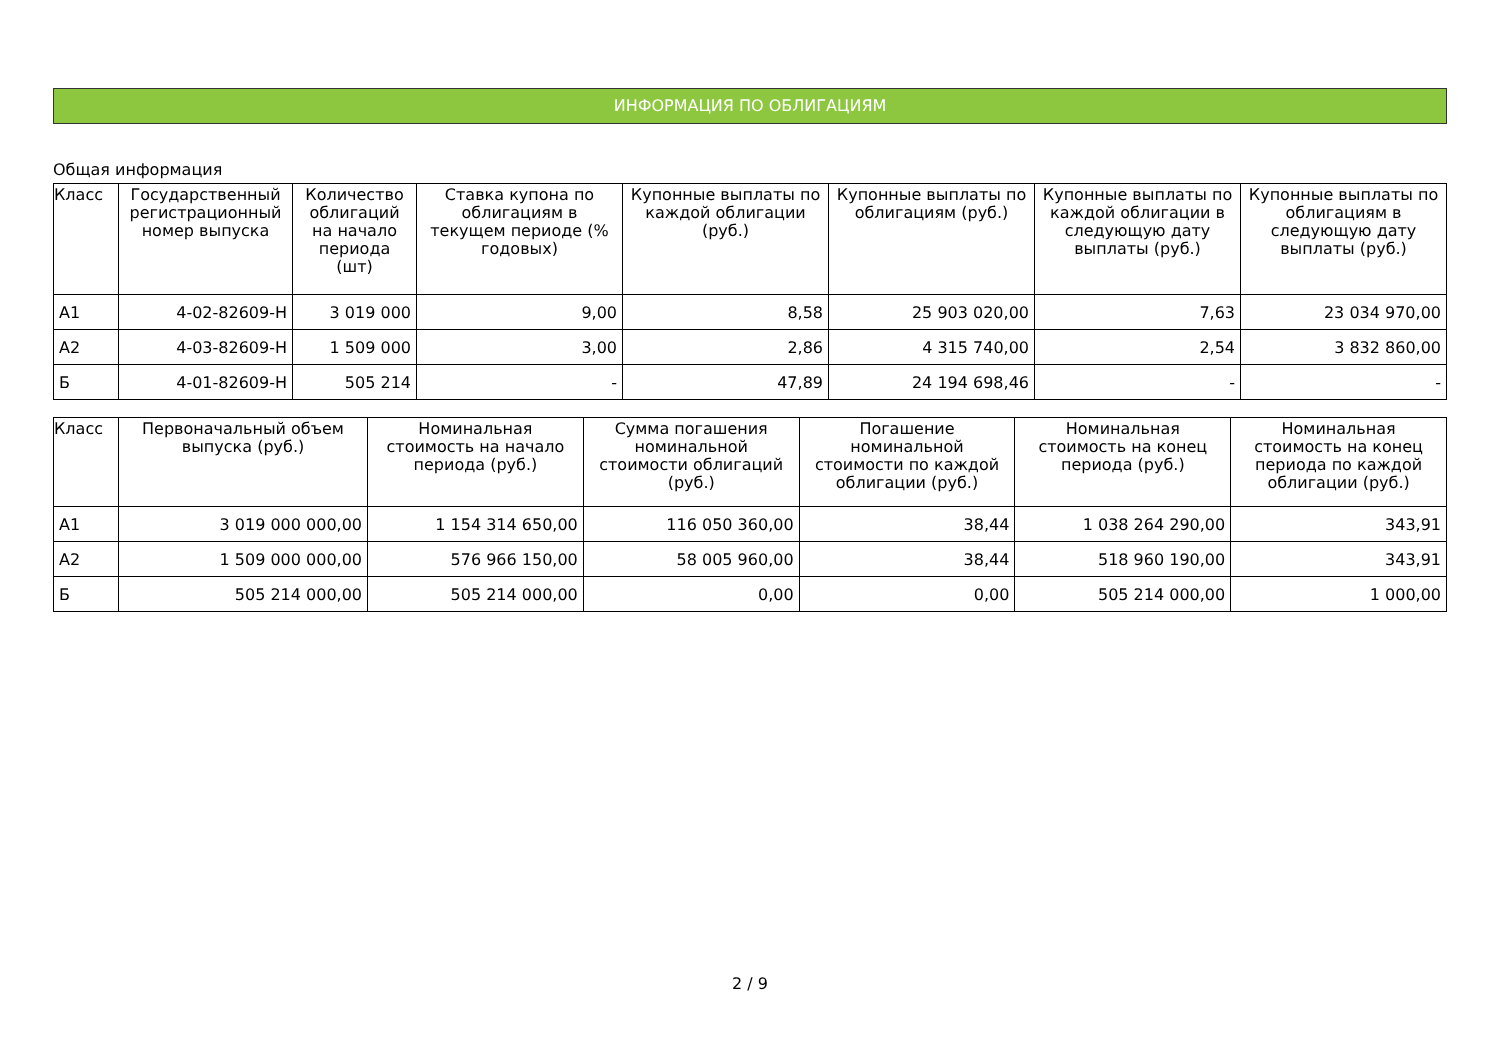ИНФОРМАЦИЯ ПО ОБЛИГАЦИЯМ
Общая информация
| Класс | Государственный регистрационный номер выпуска | Количество облигаций на начало периода (шт) | Ставка купона по облигациям в текущем периоде (% годовых) | Купонные выплаты по каждой облигации (руб.) | Купонные выплаты по облигациям (руб.) | Купонные выплаты по каждой облигации в следующую дату выплаты (руб.) | Купонные выплаты по облигациям в следующую дату выплаты (руб.) |
| --- | --- | --- | --- | --- | --- | --- | --- |
| А1 | 4-02-82609-Н | 3 019 000 | 9,00 | 8,58 | 25 903 020,00 | 7,63 | 23 034 970,00 |
| А2 | 4-03-82609-Н | 1 509 000 | 3,00 | 2,86 | 4 315 740,00 | 2,54 | 3 832 860,00 |
| Б | 4-01-82609-Н | 505 214 | - | 47,89 | 24 194 698,46 | - | - |
| Класс | Первоначальный объем выпуска (руб.) | Номинальная стоимость на начало периода (руб.) | Сумма погашения номинальной стоимости облигаций (руб.) | Погашение номинальной стоимости по каждой облигации (руб.) | Номинальная стоимость на конец периода (руб.) | Номинальная стоимость на конец периода по каждой облигации (руб.) |
| --- | --- | --- | --- | --- | --- | --- |
| А1 | 3 019 000 000,00 | 1 154 314 650,00 | 116 050 360,00 | 38,44 | 1 038 264 290,00 | 343,91 |
| А2 | 1 509 000 000,00 | 576 966 150,00 | 58 005 960,00 | 38,44 | 518 960 190,00 | 343,91 |
| Б | 505 214 000,00 | 505 214 000,00 | 0,00 | 0,00 | 505 214 000,00 | 1 000,00 |
2 / 9